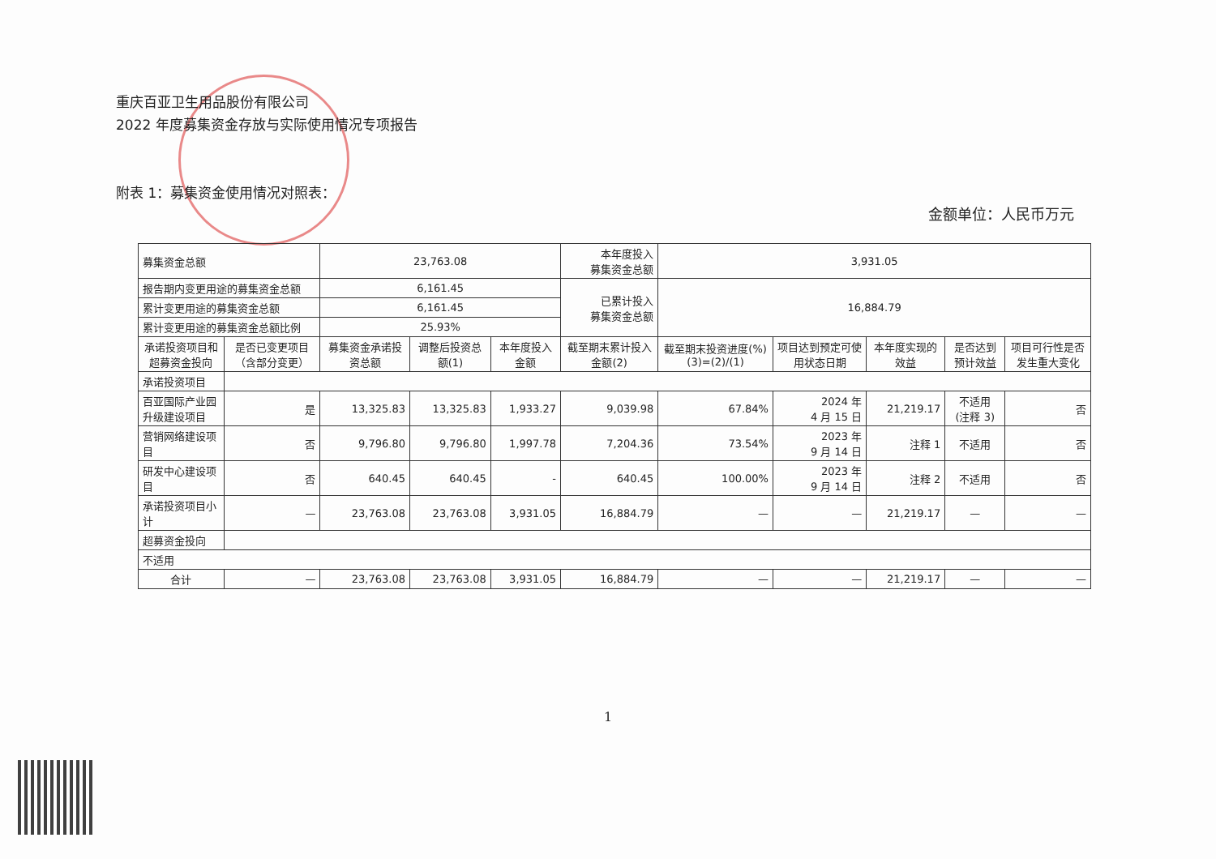重庆百亚卫生用品股份有限公司
2022 年度募集资金存放与实际使用情况专项报告
附表 1：募集资金使用情况对照表：
金额单位：人民币万元
| 募集资金总额 | | 23,763.08 | | | 本年度投入 募集资金总额 | 3,931.05 | | | | |
| 报告期内变更用途的募集资金总额 | | 6,161.45 | | | 已累计投入 募集资金总额 | 16,884.79 | | | | |
| 累计变更用途的募集资金总额 | | 6,161.45 | | | | | | | | |
| 累计变更用途的募集资金总额比例 | | 25.93% | | | | | | | | |
| 承诺投资项目和超募资金投向 | 是否已变更项目（含部分变更） | 募集资金承诺投资总额 | 调整后投资总额(1) | 本年度投入金额 | 截至期末累计投入金额(2) | 截至期末投资进度(%)(3)=(2)/(1) | 项目达到预定可使用状态日期 | 本年度实现的效益 | 是否达到预计效益 | 项目可行性是否发生重大变化 |
| 承诺投资项目 | | | | | | | | | | |
| 百亚国际产业园升级建设项目 | 是 | 13,325.83 | 13,325.83 | 1,933.27 | 9,039.98 | 67.84% | 2024 年 4 月 15 日 | 21,219.17 | 不适用 (注释 3) | 否 |
| 营销网络建设项目 | 否 | 9,796.80 | 9,796.80 | 1,997.78 | 7,204.36 | 73.54% | 2023 年 9 月 14 日 | 注释 1 | 不适用 | 否 |
| 研发中心建设项目 | 否 | 640.45 | 640.45 | - | 640.45 | 100.00% | 2023 年 9 月 14 日 | 注释 2 | 不适用 | 否 |
| 承诺投资项目小计 | — | 23,763.08 | 23,763.08 | 3,931.05 | 16,884.79 | — | — | 21,219.17 | — | — |
| 超募资金投向 | | | | | | | | | | |
| 不适用 | | | | | | | | | | |
| 合计 | — | 23,763.08 | 23,763.08 | 3,931.05 | 16,884.79 | — | — | 21,219.17 | — | — |
1